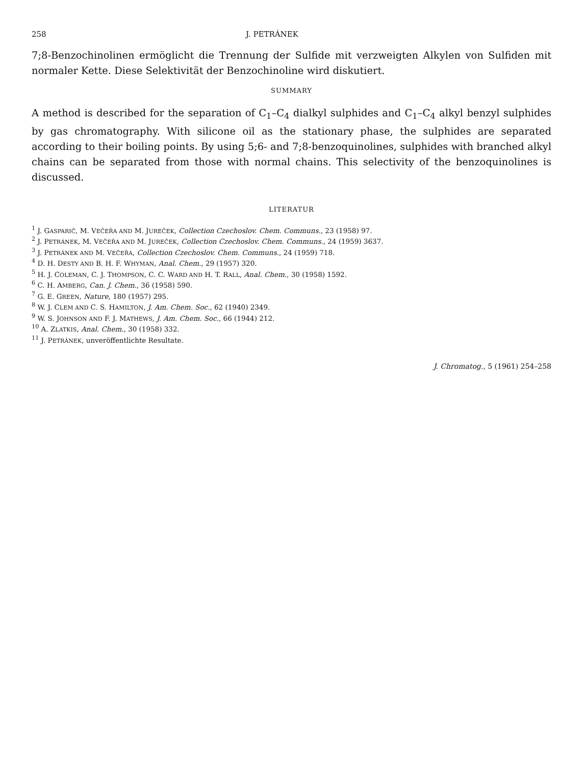258 J. PETRÁNEK
7;8-Benzochinolinen ermöglicht die Trennung der Sulfide mit verzweigten Alkylen von Sulfiden mit normaler Kette. Diese Selektivität der Benzochinoline wird diskutiert.
SUMMARY
A method is described for the separation of C<sub>1</sub>–C<sub>4</sub> dialkyl sulphides and C<sub>1</sub>–C<sub>4</sub> alkyl benzyl sulphides by gas chromatography. With silicone oil as the stationary phase, the sulphides are separated according to their boiling points. By using 5;6- and 7;8-benzoquinolines, sulphides with branched alkyl chains can be separated from those with normal chains. This selectivity of the benzoquinolines is discussed.
LITERATUR
<sup>1</sup> J. GASPARIČ, M. VEČEŘA AND M. JUREČEK, Collection Czechoslov. Chem. Communs., 23 (1958) 97.
<sup>2</sup> J. PETRÁNEK, M. VEČEŘA AND M. JUREČEK, Collection Czechoslov. Chem. Communs., 24 (1959) 3637.
<sup>3</sup> J. PETRÁNEK AND M. VEČEŘA, Collection Czechoslov. Chem. Communs., 24 (1959) 718.
<sup>4</sup> D. H. DESTY AND B. H. F. WHYMAN, Anal. Chem., 29 (1957) 320.
<sup>5</sup> H. J. COLEMAN, C. J. THOMPSON, C. C. WARD AND H. T. RALL, Anal. Chem., 30 (1958) 1592.
<sup>6</sup> C. H. AMBERG, Can. J. Chem., 36 (1958) 590.
<sup>7</sup> G. E. GREEN, Nature, 180 (1957) 295.
<sup>8</sup> W. J. CLEM AND C. S. HAMILTON, J. Am. Chem. Soc., 62 (1940) 2349.
<sup>9</sup> W. S. JOHNSON AND F. J. MATHEWS, J. Am. Chem. Soc., 66 (1944) 212.
<sup>10</sup> A. ZLATKIS, Anal. Chem., 30 (1958) 332.
<sup>11</sup> J. PETRÁNEK, unveröffentlichte Resultate.
J. Chromatog., 5 (1961) 254–258